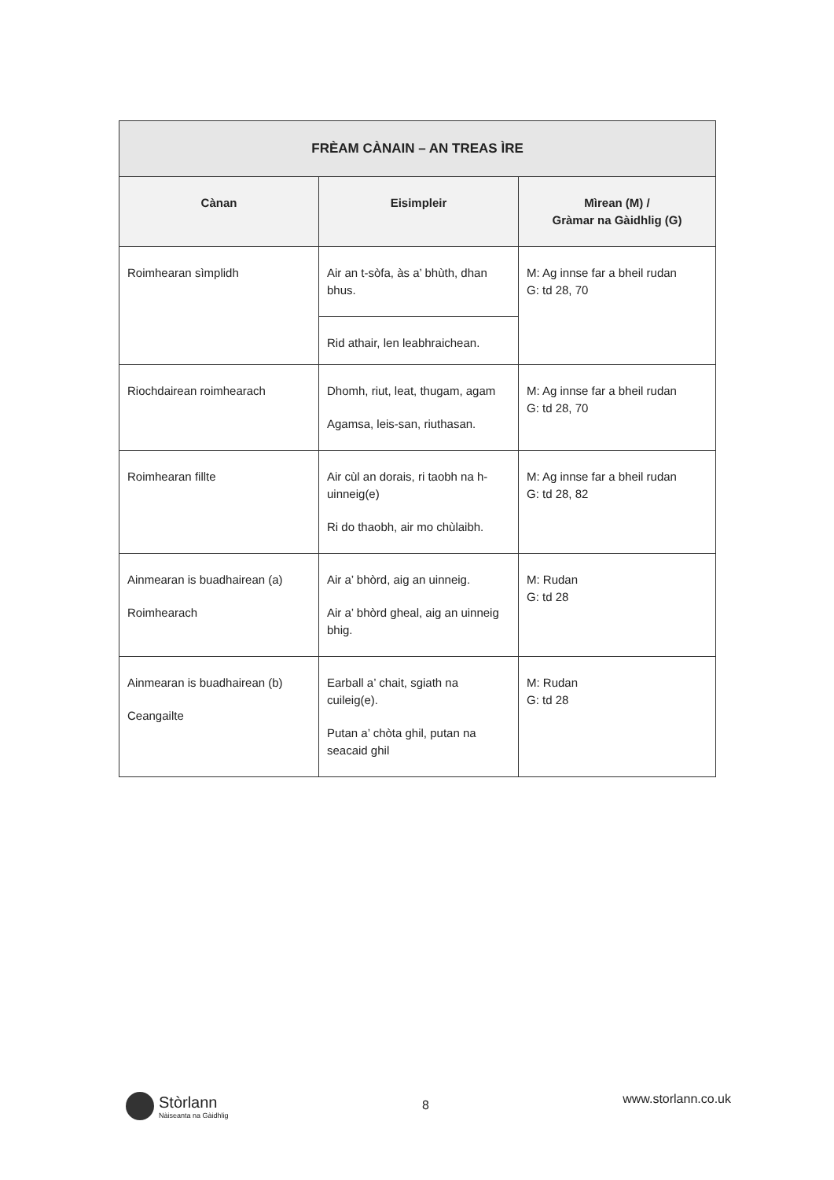| FRÈAM CÀNAIN – AN TREAS ÌRE | | |
| --- | --- | --- |
| Cànan | Eisimpleir | Mìrean (M) / Gràmar na Gàidhlig (G) |
| Roimhearan sìmplidh | Air an t-sòfa, às a’ bhùth, dhan bhus. | M: Ag innse far a bheil rudan G: td 28, 70 |
| | Rid athair, len leabhraichean. | |
| Riochdairean roimhearach | Dhomh, riut, leat, thugam, agam Agamsa, leis-san, riuthasan. | M: Ag innse far a bheil rudan G: td 28, 70 |
| Roimhearan fillte | Air cùl an dorais, ri taobh na h-uinneig(e) Ri do thaobh, air mo chùlaibh. | M: Ag innse far a bheil rudan G: td 28, 82 |
| Ainmearan is buadhairean (a) Roimhearach | Air a’ bhòrd, aig an uinneig. Air a’ bhòrd gheal, aig an uinneig bhig. | M: Rudan G: td 28 |
| Ainmearan is buadhairean (b) Ceangailte | Earball a’ chait, sgiath na cuileig(e). Putan a’ chòta ghil, putan na seacaid ghil | M: Rudan G: td 28 |
Stòrlann
Nàiseanta na Gàidhlig
8
www.storlann.co.uk